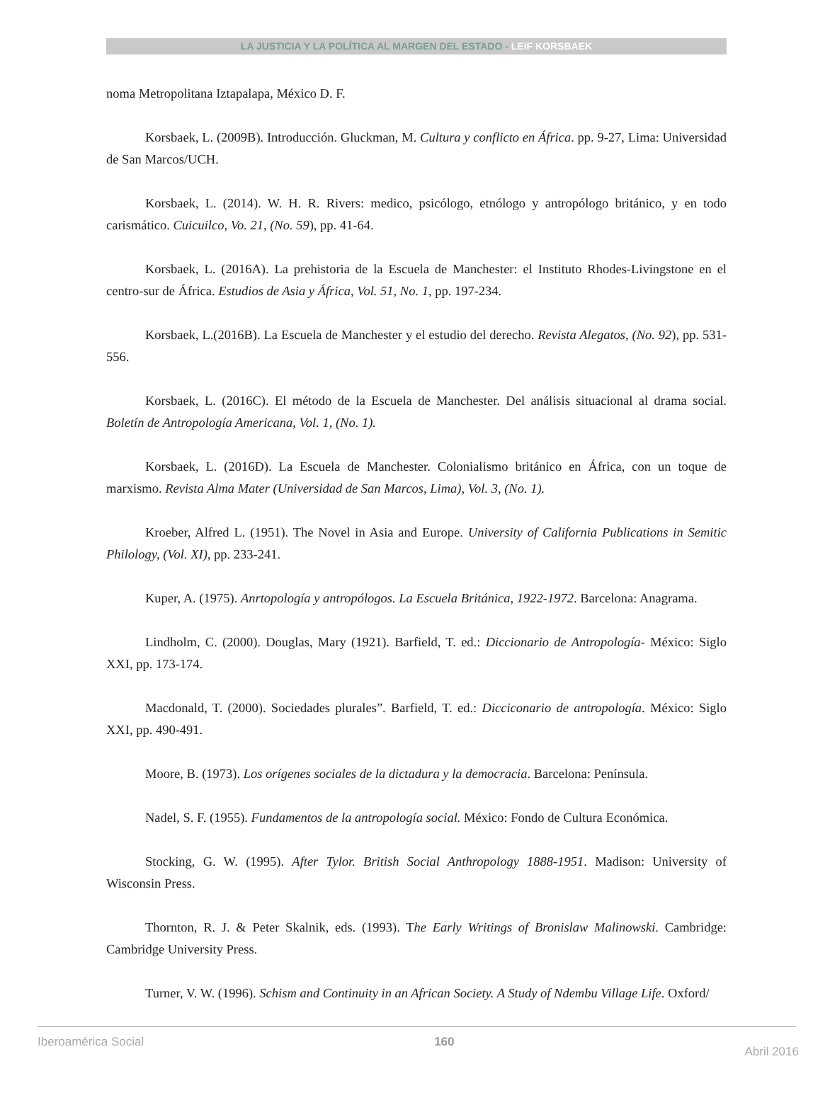LA JUSTICIA Y LA POLÍTICA AL MARGEN DEL ESTADO - LEIF KORSBAEK
noma Metropolitana Iztapalapa, México D. F.
Korsbaek, L. (2009B). Introducción. Gluckman, M. Cultura y conflicto en África. pp. 9-27, Lima: Universidad de San Marcos/UCH.
Korsbaek, L. (2014). W. H. R. Rivers: medico, psicólogo, etnólogo y antropólogo británico, y en todo carismático. Cuicuilco, Vo. 21, (No. 59), pp. 41-64.
Korsbaek, L. (2016A). La prehistoria de la Escuela de Manchester: el Instituto Rhodes-Livingstone en el centro-sur de África. Estudios de Asia y África, Vol. 51, No. 1, pp. 197-234.
Korsbaek, L.(2016B). La Escuela de Manchester y el estudio del derecho. Revista Alegatos, (No. 92), pp. 531-556.
Korsbaek, L. (2016C). El método de la Escuela de Manchester. Del análisis situacional al drama social. Boletín de Antropología Americana, Vol. 1, (No. 1).
Korsbaek, L. (2016D). La Escuela de Manchester. Colonialismo británico en África, con un toque de marxismo. Revista Alma Mater (Universidad de San Marcos, Lima), Vol. 3, (No. 1).
Kroeber, Alfred L. (1951). The Novel in Asia and Europe. University of California Publications in Semitic Philology, (Vol. XI), pp. 233-241.
Kuper, A. (1975). Anrtopología y antropólogos. La Escuela Británica, 1922-1972. Barcelona: Anagrama.
Lindholm, C. (2000). Douglas, Mary (1921). Barfield, T. ed.: Diccionario de Antropología- México: Siglo XXI, pp. 173-174.
Macdonald, T. (2000). Sociedades plurales”. Barfield, T. ed.: Dicciconario de antropología. México: Siglo XXI, pp. 490-491.
Moore, B. (1973). Los orígenes sociales de la dictadura y la democracia. Barcelona: Península.
Nadel, S. F. (1955). Fundamentos de la antropología social. México: Fondo de Cultura Económica.
Stocking, G. W. (1995). After Tylor. British Social Anthropology 1888-1951. Madison: University of Wisconsin Press.
Thornton, R. J. & Peter Skalnik, eds. (1993). The Early Writings of Bronislaw Malinowski. Cambridge: Cambridge University Press.
Turner, V. W. (1996). Schism and Continuity in an African Society. A Study of Ndembu Village Life. Oxford/
Iberoamérica Social 160 Abril 2016